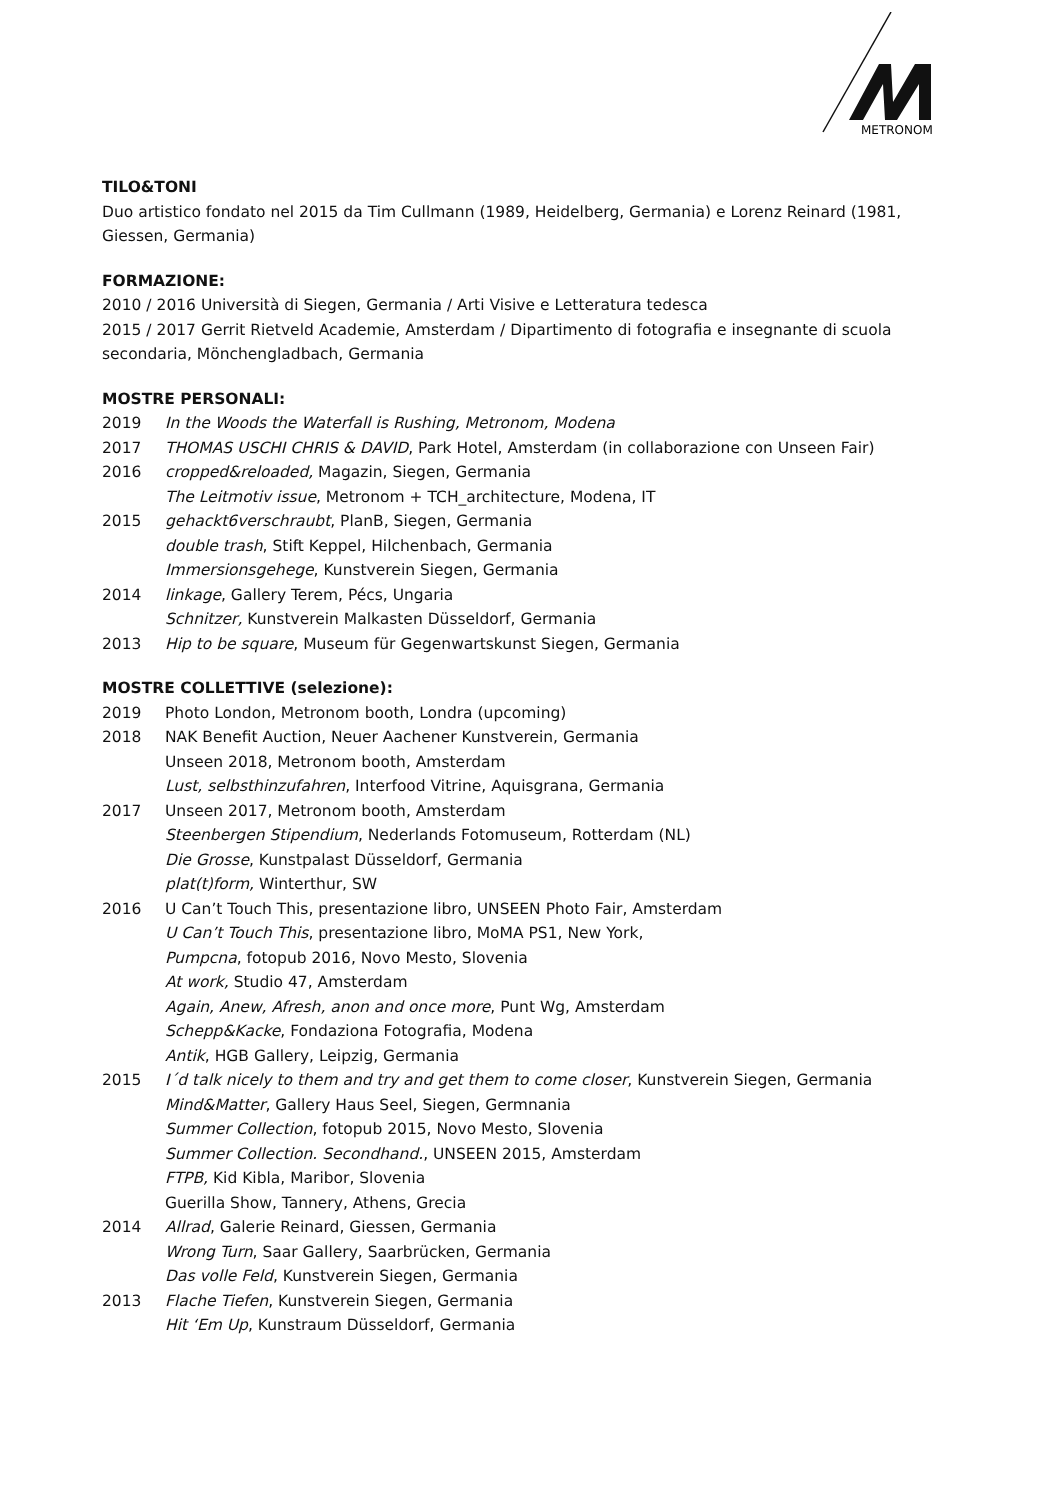METRONOM
TILO&TONI
Duo artistico fondato nel 2015 da Tim Cullmann (1989, Heidelberg, Germania) e Lorenz Reinard (1981, Giessen, Germania)
FORMAZIONE:
2010 / 2016 Università di Siegen, Germania / Arti Visive e Letteratura tedesca
2015 / 2017 Gerrit Rietveld Academie, Amsterdam / Dipartimento di fotografia e insegnante di scuola secondaria, Mönchengladbach, Germania
MOSTRE PERSONALI:
2019 In the Woods the Waterfall is Rushing, Metronom, Modena
2017 THOMAS USCHI CHRIS & DAVID, Park Hotel, Amsterdam (in collaborazione con Unseen Fair)
2016 cropped&reloaded, Magazin, Siegen, Germania
The Leitmotiv issue, Metronom + TCH_architecture, Modena, IT
2015 gehackt6verschraubt, PlanB, Siegen, Germania
double trash, Stift Keppel, Hilchenbach, Germania
Immersionsgehege, Kunstverein Siegen, Germania
2014 linkage, Gallery Terem, Pécs, Ungaria
Schnitzer, Kunstverein Malkasten Düsseldorf, Germania
2013 Hip to be square, Museum für Gegenwartskunst Siegen, Germania
MOSTRE COLLETTIVE (selezione):
2019 Photo London, Metronom booth, Londra (upcoming)
2018 NAK Benefit Auction, Neuer Aachener Kunstverein, Germania
Unseen 2018, Metronom booth, Amsterdam
Lust, selbsthinzufahren, Interfood Vitrine, Aquisgrana, Germania
2017 Unseen 2017, Metronom booth, Amsterdam
Steenbergen Stipendium, Nederlands Fotomuseum, Rotterdam (NL)
Die Grosse, Kunstpalast Düsseldorf, Germania
plat(t)form, Winterthur, SW
2016 U Can’t Touch This, presentazione libro, UNSEEN Photo Fair, Amsterdam
U Can’t Touch This, presentazione libro, MoMA PS1, New York,
Pumpcna, fotopub 2016, Novo Mesto, Slovenia
At work, Studio 47, Amsterdam
Again, Anew, Afresh, anon and once more, Punt Wg, Amsterdam
Schepp&Kacke, Fondaziona Fotografia, Modena
Antik, HGB Gallery, Leipzig, Germania
2015 I´d talk nicely to them and try and get them to come closer, Kunstverein Siegen, Germania
Mind&Matter, Gallery Haus Seel, Siegen, Germnania
Summer Collection, fotopub 2015, Novo Mesto, Slovenia
Summer Collection. Secondhand., UNSEEN 2015, Amsterdam
FTPB, Kid Kibla, Maribor, Slovenia
Guerilla Show, Tannery, Athens, Grecia
2014 Allrad, Galerie Reinard, Giessen, Germania
Wrong Turn, Saar Gallery, Saarbrücken, Germania
Das volle Feld, Kunstverein Siegen, Germania
2013 Flache Tiefen, Kunstverein Siegen, Germania
Hit ‘Em Up, Kunstraum Düsseldorf, Germania